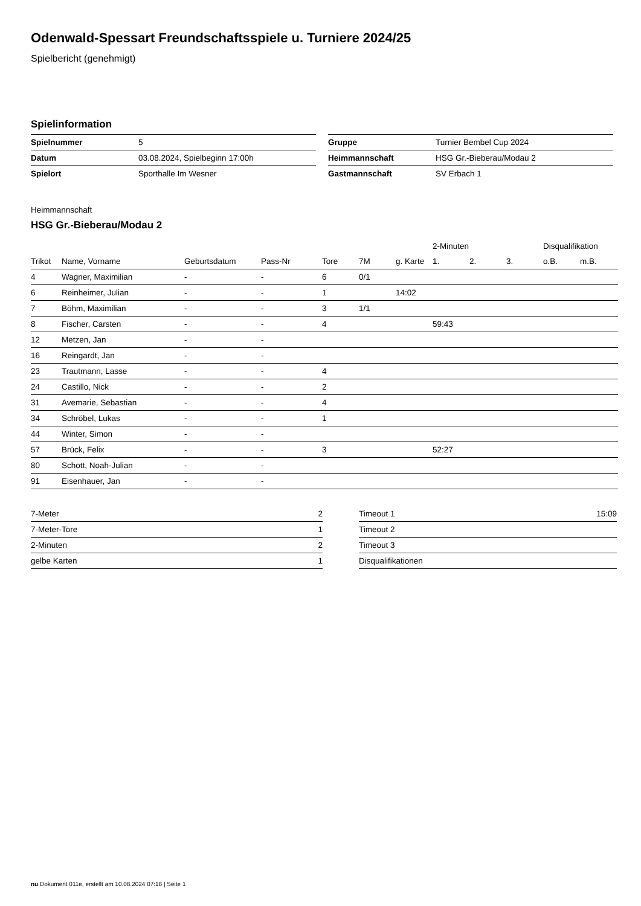Odenwald-Spessart Freundschaftsspiele u. Turniere 2024/25
Spielbericht (genehmigt)
Spielinformation
| Spielnummer | 5 |
| Datum | 03.08.2024, Spielbeginn 17:00h |
| Spielort | Sporthalle Im Wesner |
| Gruppe | Turnier Bembel Cup 2024 |
| Heimmannschaft | HSG Gr.-Bieberau/Modau 2 |
| Gastmannschaft | SV Erbach 1 |
Heimmannschaft
HSG Gr.-Bieberau/Modau 2
| | | | | | | | 2-Minuten | | | Disqualifikation | |
| --- | --- | --- | --- | --- | --- | --- | --- | --- | --- | --- | --- |
| Trikot | Name, Vorname | Geburtsdatum | Pass-Nr | Tore | 7M | g. Karte | 1. | 2. | 3. | o.B. | m.B. |
| 4 | Wagner, Maximilian | - | - | 6 | 0/1 | | | | | | |
| 6 | Reinheimer, Julian | - | - | 1 | | 14:02 | | | | | |
| 7 | Böhm, Maximilian | - | - | 3 | 1/1 | | | | | | |
| 8 | Fischer, Carsten | - | - | 4 | | | 59:43 | | | | |
| 12 | Metzen, Jan | - | - | | | | | | | | |
| 16 | Reingardt, Jan | - | - | | | | | | | | |
| 23 | Trautmann, Lasse | - | - | 4 | | | | | | | |
| 24 | Castillo, Nick | - | - | 2 | | | | | | | |
| 31 | Avemarie, Sebastian | - | - | 4 | | | | | | | |
| 34 | Schröbel, Lukas | - | - | 1 | | | | | | | |
| 44 | Winter, Simon | - | - | | | | | | | | |
| 57 | Brück, Felix | - | - | 3 | | | 52:27 | | | | |
| 80 | Schott, Noah-Julian | - | - | | | | | | | | |
| 91 | Eisenhauer, Jan | - | - | | | | | | | | |
| 7-Meter | 2 |
| 7-Meter-Tore | 1 |
| 2-Minuten | 2 |
| gelbe Karten | 1 |
| Timeout 1 | 15:09 |
| Timeout 2 | |
| Timeout 3 | |
| Disqualifikationen | |
nu.Dokument 011e, erstellt am 10.08.2024 07:18 | Seite 1